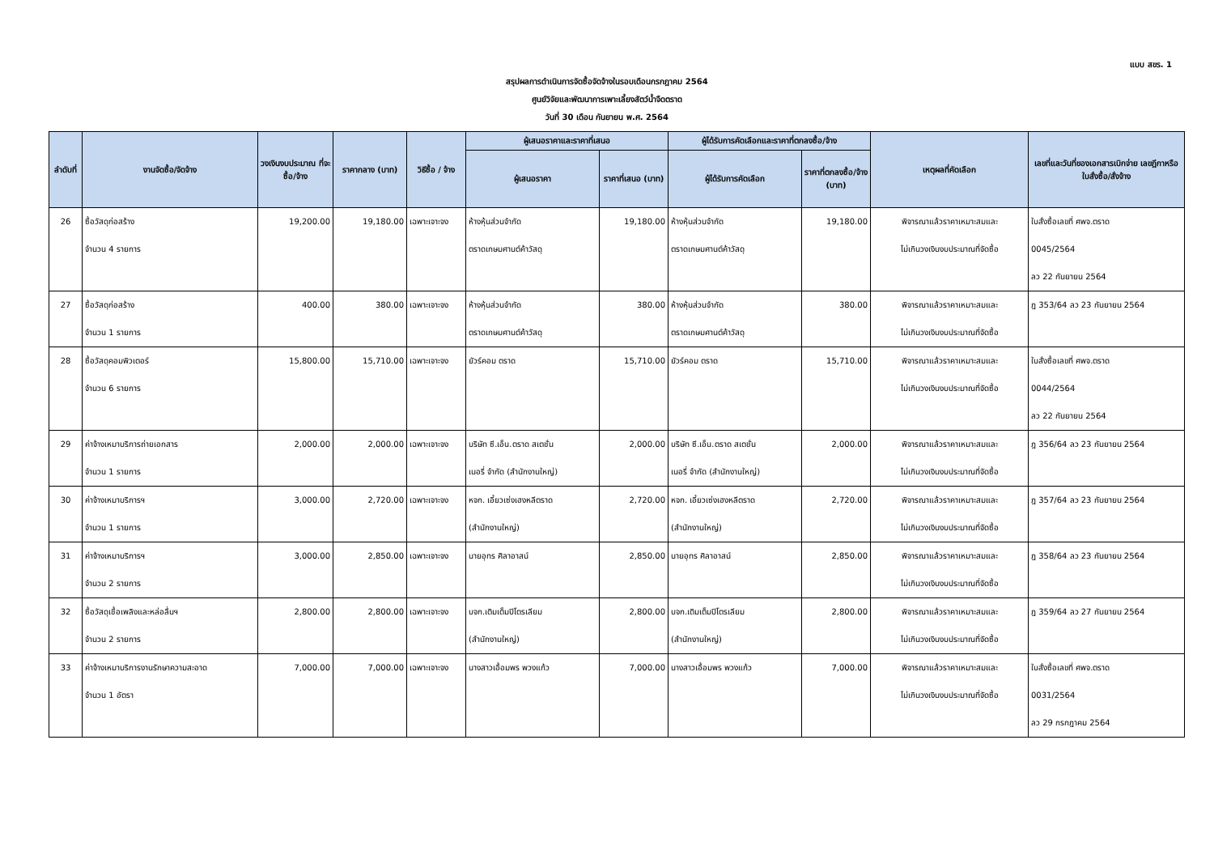แบบ สขร. 1
สรุปผลการดำเนินการจัดซื้อจัดจ้างในรอบเดือนกรกฎาคม 2564
ศูนย์วิจัยและพัฒนาการเพาะเลี้ยงสัตว์น้ำจืดตราด
วันที่ 30 เดือน กันยายน พ.ศ. 2564
| ลำดับที่ | งานจัดซื้อ/จัดจ้าง | วงเงินงบประมาณ ที่จะซื้อ/จ้าง | ราคากลาง (บาท) | วิธีซื้อ / จ้าง | ผู้เสนอราคาและราคาที่เสนอ | | ผู้ได้รับการคัดเลือกและราคาที่ตกลงซื้อ/จ้าง | | เหตุผลที่คัดเลือก | เลขที่และวันที่ของเอกสารเบิกจ่าย เลขฎีกาหรือใบสั่งซื้อ/สั่งจ้าง |
| --- | --- | --- | --- | --- | --- | --- | --- | --- | --- | --- |
| | | | | | ผู้เสนอราคา | ราคาที่เสนอ (บาท) | ผู้ได้รับการคัดเลือก | ราคาที่ตกลงซื้อ/จ้าง (บาท) | | |
| 26 | ซื้อวัสดุก่อสร้าง จำนวน 4 รายการ | 19,200.00 | 19,180.00 | เฉพาะเจาะจง | ห้างหุ้นส่วนจำกัด ตราดเกษมศานต์ค้าวัสดุ | 19,180.00 | ห้างหุ้นส่วนจำกัด ตราดเกษมศานต์ค้าวัสดุ | 19,180.00 | พิจารณาแล้วราคาเหมาะสมและ ไม่เกินวงเงินงบประมาณที่จัดซื้อ | ใบสั่งซื้อเลขที่ ศพจ.ตราด 0045/2564 ลว 22 กันยายน 2564 |
| 27 | ซื้อวัสดุก่อสร้าง จำนวน 1 รายการ | 400.00 | 380.00 | เฉพาะเจาะจง | ห้างหุ้นส่วนจำกัด ตราดเกษมศานต์ค้าวัสดุ | 380.00 | ห้างหุ้นส่วนจำกัด ตราดเกษมศานต์ค้าวัสดุ | 380.00 | พิจารณาแล้วราคาเหมาะสมและ ไม่เกินวงเงินงบประมาณที่จัดซื้อ | ฎ 353/64 ลว 23 กันยายน 2564 |
| 28 | ซื้อวัสดุคอมพิวเตอร์ จำนวน 6 รายการ | 15,800.00 | 15,710.00 | เฉพาะเจาะจง | ยัวร์คอม ตราด | 15,710.00 | ยัวร์คอม ตราด | 15,710.00 | พิจารณาแล้วราคาเหมาะสมและ ไม่เกินวงเงินงบประมาณที่จัดซื้อ | ใบสั่งซื้อเลขที่ ศพจ.ตราด 0044/2564 ลว 22 กันยายน 2564 |
| 29 | ค่าจ้างเหมาบริการถ่ายเอกสาร จำนวน 1 รายการ | 2,000.00 | 2,000.00 | เฉพาะเจาะจง | บริษัท ซี.เอ็น.ตราด สเตชั่น เนอรี่ จำกัด (สำนักงานใหญ่) | 2,000.00 | บริษัท ซี.เอ็น.ตราด สเตชั่น เนอรี่ จำกัด (สำนักงานใหญ่) | 2,000.00 | พิจารณาแล้วราคาเหมาะสมและ ไม่เกินวงเงินงบประมาณที่จัดซื้อ | ฎ 356/64 ลว 23 กันยายน 2564 |
| 30 | ค่าจ้างเหมาบริการฯ จำนวน 1 รายการ | 3,000.00 | 2,720.00 | เฉพาะเจาะจง | หจก. เอี้ยวเซ่งเฮงหลีตราด (สำนักงานใหญ่) | 2,720.00 | หจก. เอี้ยวเซ่งเฮงหลีตราด (สำนักงานใหญ่) | 2,720.00 | พิจารณาแล้วราคาเหมาะสมและ ไม่เกินวงเงินงบประมาณที่จัดซื้อ | ฎ 357/64 ลว 23 กันยายน 2564 |
| 31 | ค่าจ้างเหมาบริการฯ จำนวน 2 รายการ | 3,000.00 | 2,850.00 | เฉพาะเจาะจง | นายอุทร ศิลาอาสน์ | 2,850.00 | นายอุทร ศิลาอาสน์ | 2,850.00 | พิจารณาแล้วราคาเหมาะสมและ ไม่เกินวงเงินงบประมาณที่จัดซื้อ | ฎ 358/64 ลว 23 กันยายน 2564 |
| 32 | ซื้อวัสดุเชื้อเพลิงและหล่อลื่นฯ จำนวน 2 รายการ | 2,800.00 | 2,800.00 | เฉพาะเจาะจง | บจก.เติมเต็มปิโตรเลียม (สำนักงานใหญ่) | 2,800.00 | บจก.เติมเต็มปิโตรเลียม (สำนักงานใหญ่) | 2,800.00 | พิจารณาแล้วราคาเหมาะสมและ ไม่เกินวงเงินงบประมาณที่จัดซื้อ | ฎ 359/64 ลว 27 กันยายน 2564 |
| 33 | ค่าจ้างเหมาบริการงานรักษาความสะอาด จำนวน 1 อัตรา | 7,000.00 | 7,000.00 | เฉพาะเจาะจง | นางสาวเอื้อมพร พวงแก้ว | 7,000.00 | นางสาวเอื้อมพร พวงแก้ว | 7,000.00 | พิจารณาแล้วราคาเหมาะสมและ ไม่เกินวงเงินงบประมาณที่จัดซื้อ | ใบสั่งซื้อเลขที่ ศพจ.ตราด 0031/2564 ลว 29 กรกฎาคม 2564 |